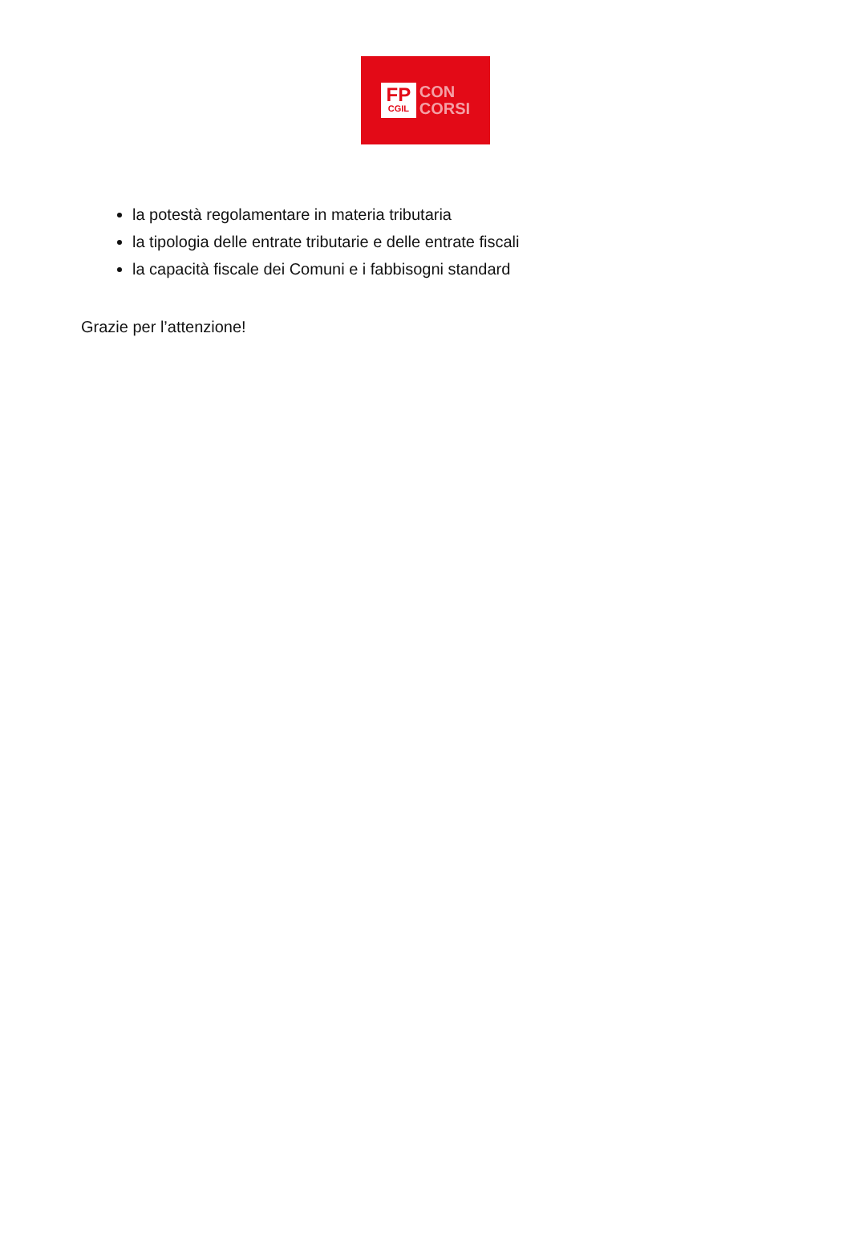FP
CGIL
CON
CORSI
la potestà regolamentare in materia tributaria
la tipologia delle entrate tributarie e delle entrate fiscali
la capacità fiscale dei Comuni e i fabbisogni standard
Grazie per l’attenzione!